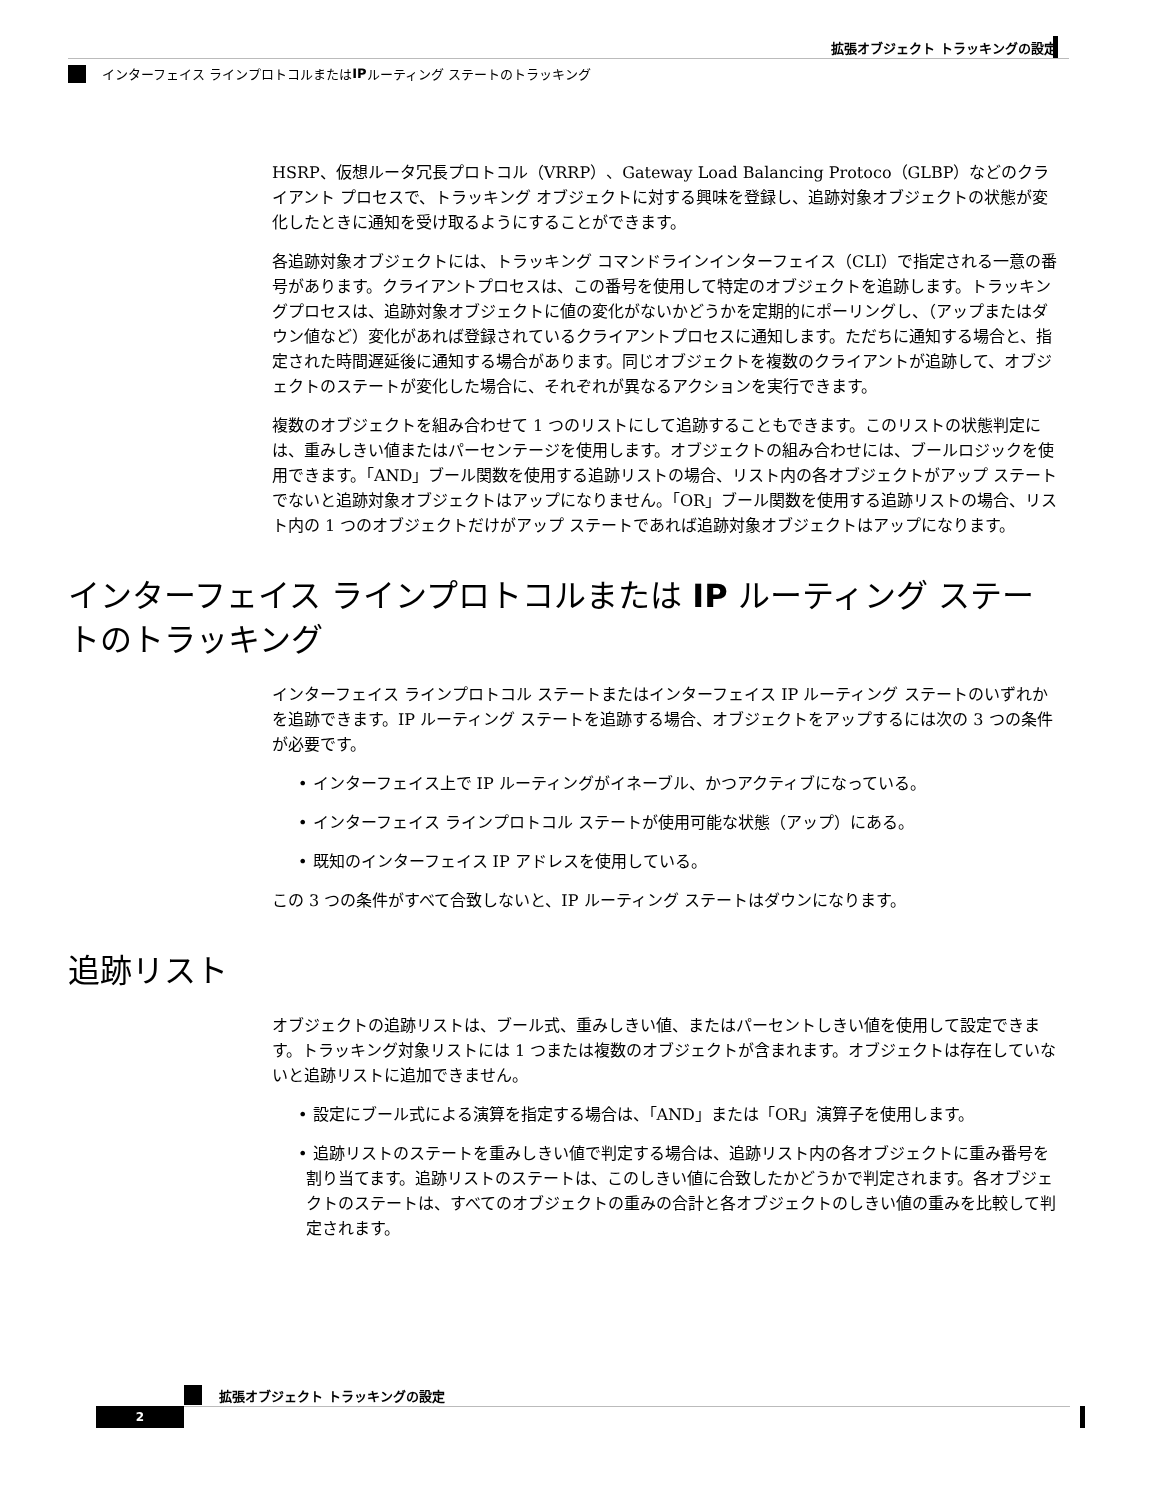拡張オブジェクト トラッキングの設定
インターフェイス ラインプロトコルまたは IP ルーティング ステートのトラッキング
HSRP、仮想ルータ冗長プロトコル（VRRP）、Gateway Load Balancing Protoco（GLBP）などのクライアント プロセスで、トラッキング オブジェクトに対する興味を登録し、追跡対象オブジェクトの状態が変化したときに通知を受け取るようにすることができます。
各追跡対象オブジェクトには、トラッキング コマンドラインインターフェイス（CLI）で指定される一意の番号があります。クライアントプロセスは、この番号を使用して特定のオブジェクトを追跡します。トラッキングプロセスは、追跡対象オブジェクトに値の変化がないかどうかを定期的にポーリングし、（アップまたはダウン値など）変化があれば登録されているクライアントプロセスに通知します。ただちに通知する場合と、指定された時間遅延後に通知する場合があります。同じオブジェクトを複数のクライアントが追跡して、オブジェクトのステートが変化した場合に、それぞれが異なるアクションを実行できます。
複数のオブジェクトを組み合わせて 1 つのリストにして追跡することもできます。このリストの状態判定には、重みしきい値またはパーセンテージを使用します。オブジェクトの組み合わせには、ブールロジックを使用できます。「AND」ブール関数を使用する追跡リストの場合、リスト内の各オブジェクトがアップ ステートでないと追跡対象オブジェクトはアップになりません。「OR」ブール関数を使用する追跡リストの場合、リスト内の 1 つのオブジェクトだけがアップ ステートであれば追跡対象オブジェクトはアップになります。
インターフェイス ラインプロトコルまたは IP ルーティング ステートのトラッキング
インターフェイス ラインプロトコル ステートまたはインターフェイス IP ルーティング ステートのいずれかを追跡できます。IP ルーティング ステートを追跡する場合、オブジェクトをアップするには次の 3 つの条件が必要です。
• インターフェイス上で IP ルーティングがイネーブル、かつアクティブになっている。
• インターフェイス ラインプロトコル ステートが使用可能な状態（アップ）にある。
• 既知のインターフェイス IP アドレスを使用している。
この 3 つの条件がすべて合致しないと、IP ルーティング ステートはダウンになります。
追跡リスト
オブジェクトの追跡リストは、ブール式、重みしきい値、またはパーセントしきい値を使用して設定できます。トラッキング対象リストには 1 つまたは複数のオブジェクトが含まれます。オブジェクトは存在していないと追跡リストに追加できません。
• 設定にブール式による演算を指定する場合は、「AND」または「OR」演算子を使用します。
• 追跡リストのステートを重みしきい値で判定する場合は、追跡リスト内の各オブジェクトに重み番号を割り当てます。追跡リストのステートは、このしきい値に合致したかどうかで判定されます。各オブジェクトのステートは、すべてのオブジェクトの重みの合計と各オブジェクトのしきい値の重みを比較して判定されます。
拡張オブジェクト トラッキングの設定
2